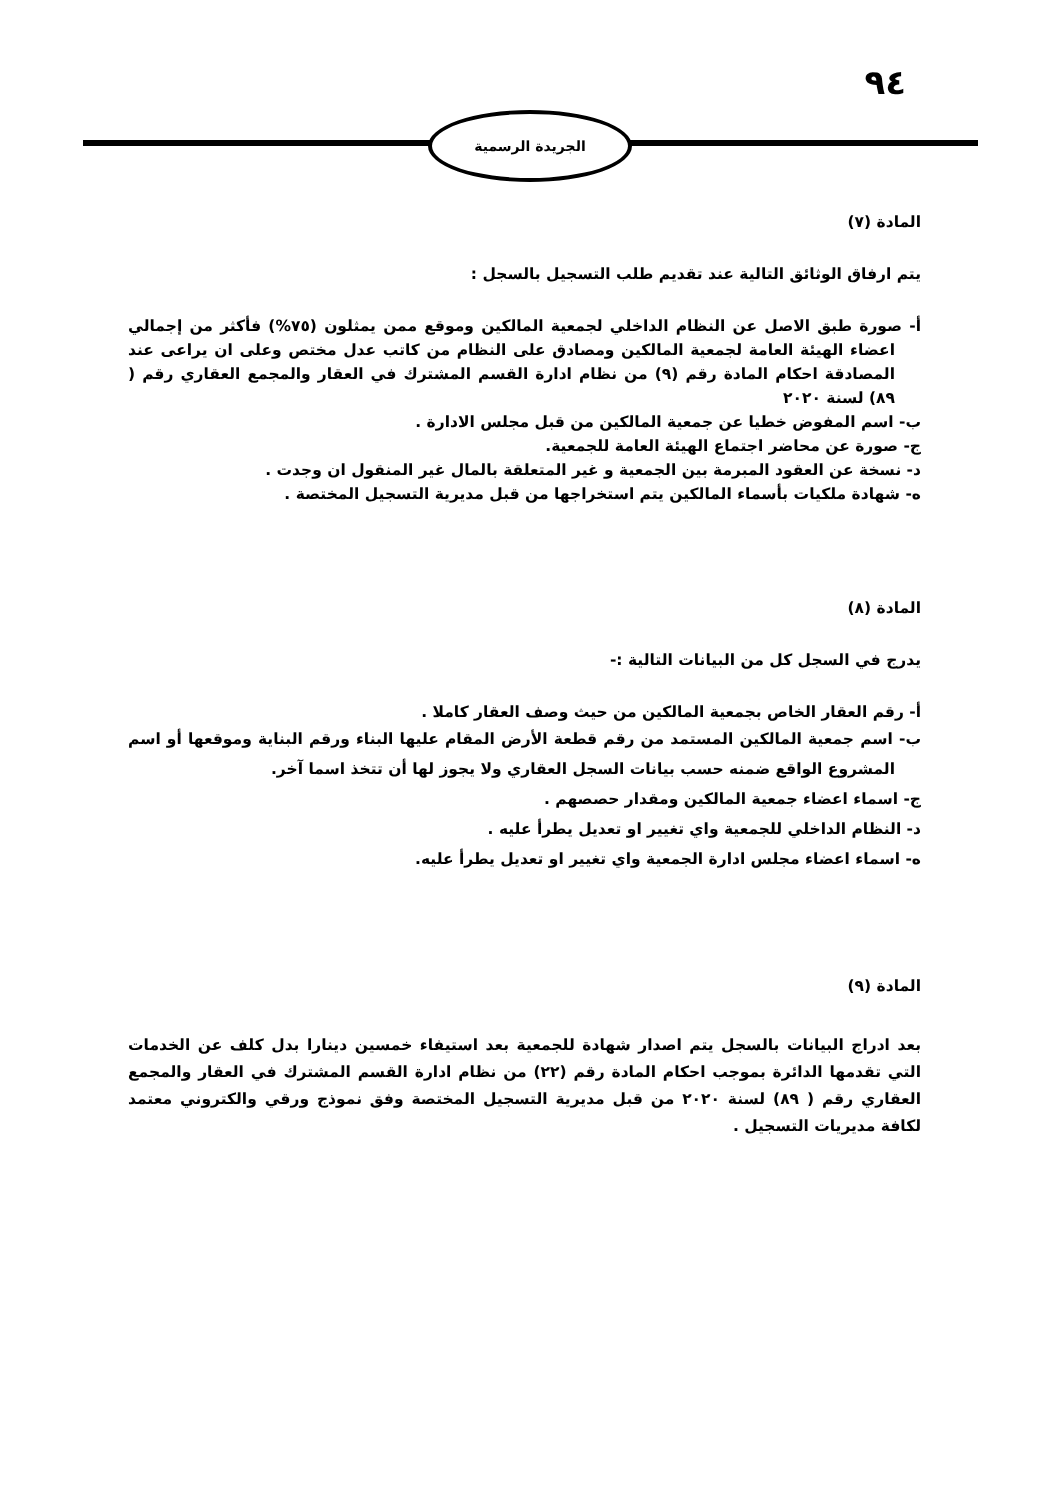٩٤
الجريدة الرسمية
المادة (٧)
يتم ارفاق الوثائق التالية عند تقديم طلب التسجيل بالسجل :
أ- صورة طبق الاصل عن النظام الداخلي لجمعية المالكين وموقع ممن يمثلون (٧٥%) فأكثر من إجمالي اعضاء الهيئة العامة لجمعية المالكين ومصادق على النظام من كاتب عدل مختص وعلى ان يراعى عند المصادقة احكام المادة رقم (٩) من نظام ادارة القسم المشترك في العقار والمجمع العقاري رقم ( ٨٩) لسنة ٢٠٢٠
ب- اسم المفوض خطيا عن جمعية المالكين من قبل مجلس الادارة .
ج- صورة عن محاضر اجتماع الهيئة العامة للجمعية.
د- نسخة عن العقود المبرمة بين الجمعية و غير المتعلقة بالمال غير المنقول ان وجدت .
ه- شهادة ملكيات بأسماء المالكين يتم استخراجها من قبل مديرية التسجيل المختصة .
المادة (٨)
يدرج في السجل كل من البيانات التالية :-
أ- رقم العقار الخاص بجمعية المالكين من حيث وصف العقار كاملا .
ب- اسم جمعية المالكين المستمد من رقم قطعة الأرض المقام عليها البناء ورقم البناية وموقعها أو اسم المشروع الواقع ضمنه حسب بيانات السجل العقاري ولا يجوز لها أن تتخذ اسما آخر.
ج- اسماء اعضاء جمعية المالكين ومقدار حصصهم .
د- النظام الداخلي للجمعية واي تغيير او تعديل يطرأ عليه .
ه- اسماء اعضاء مجلس ادارة الجمعية واي تغيير او تعديل يطرأ عليه.
المادة (٩)
بعد ادراج البيانات بالسجل يتم اصدار شهادة للجمعية بعد استيفاء خمسين دينارا بدل كلف عن الخدمات التي تقدمها الدائرة بموجب احكام المادة رقم (٢٢) من نظام ادارة القسم المشترك في العقار والمجمع العقاري رقم ( ٨٩) لسنة ٢٠٢٠ من قبل مديرية التسجيل المختصة وفق نموذج ورقي والكتروني معتمد لكافة مديريات التسجيل .